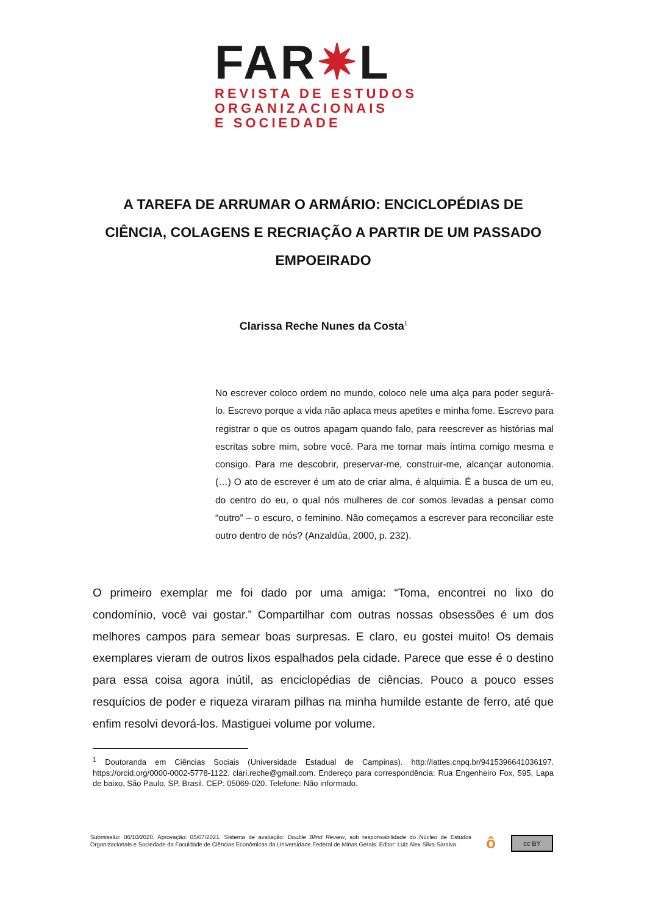FAR✷L
REVISTA DE ESTUDOS
ORGANIZACIONAIS
E SOCIEDADE
A TAREFA DE ARRUMAR O ARMÁRIO: ENCICLOPÉDIAS DE CIÊNCIA, COLAGENS E RECRIAÇÃO A PARTIR DE UM PASSADO EMPOEIRADO
Clarissa Reche Nunes da Costa<sup>1</sup>
No escrever coloco ordem no mundo, coloco nele uma alça para poder segurá-lo. Escrevo porque a vida não aplaca meus apetites e minha fome. Escrevo para registrar o que os outros apagam quando falo, para reescrever as histórias mal escritas sobre mim, sobre você. Para me tornar mais íntima comigo mesma e consigo. Para me descobrir, preservar-me, construir-me, alcançar autonomia. (…) O ato de escrever é um ato de criar alma, é alquimia. É a busca de um eu, do centro do eu, o qual nós mulheres de cor somos levadas a pensar como “outro” – o escuro, o feminino. Não começamos a escrever para reconciliar este outro dentro de nós? (Anzaldúa, 2000, p. 232).
O primeiro exemplar me foi dado por uma amiga: “Toma, encontrei no lixo do condomínio, você vai gostar.” Compartilhar com outras nossas obsessões é um dos melhores campos para semear boas surpresas. E claro, eu gostei muito! Os demais exemplares vieram de outros lixos espalhados pela cidade. Parece que esse é o destino para essa coisa agora inútil, as enciclopédias de ciências. Pouco a pouco esses resquícios de poder e riqueza viraram pilhas na minha humilde estante de ferro, até que enfim resolvi devorá-los. Mastiguei volume por volume.
<sup>1</sup> Doutoranda em Ciências Sociais (Universidade Estadual de Campinas). http://lattes.cnpq.br/9415396641036197. https://orcid.org/0000-0002-5778-1122. clari.reche@gmail.com. Endereço para correspondência: Rua Engenheiro Fox, 595, Lapa de baixo, São Paulo, SP, Brasil. CEP: 05069-020. Telefone: Não informado.
Submissão: 06/10/2020. Aprovação: 05/07/2021. Sistema de avaliação: Double Blind Review, sob responsabilidade do Núcleo de Estudos Organizacionais e Sociedade da Faculdade de Ciências Econômicas da Universidade Federal de Minas Gerais. Editor: Luiz Alex Silva Saraiva.
ô cc BY